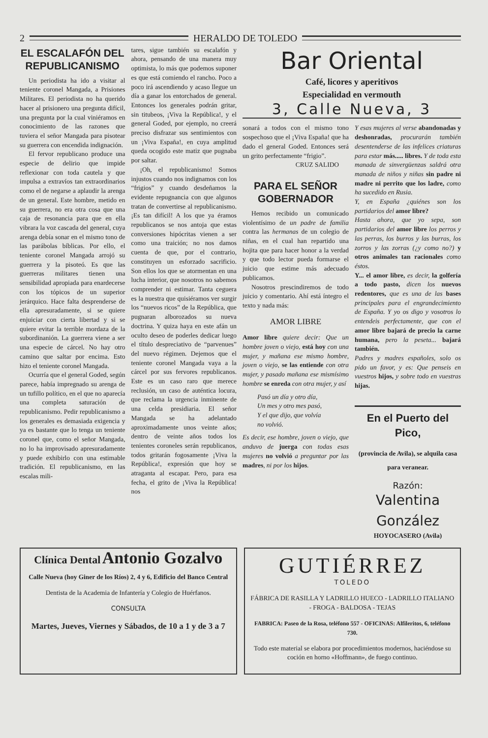2 HERALDO DE TOLEDO
EL ESCALAFÓN DEL REPUBLICANISMO
Un periodista ha ido a visitar al teniente coronel Mangada, a Prisiones Militares. El periodista no ha querido hacer al prisionero una pregunta difícil, una pregunta por la cual viniéramos en conocimiento de las razones que tuviera el señor Mangada para pisotear su guerrera con encendida indignación.
El fervor republicano produce una especie de delirio que impide reflexionar con toda cautela y que impulsa a extravíos tan extraordinarios como el de negarse a aplaudir la arenga de un general. Este hombre, metido en su guerrera, no era otra cosa que una caja de resonancia para que en ella vibrara la voz cascada del general, cuya arenga debía sonar en el mismo tono de las parábolas bíblicas. Por ello, el teniente coronel Mangada arrojó su guerrera y la pisoteó. Es que las guerreras militares tienen una sensibilidad apropiada para enardecerse con los tópicos de un superior jerárquico. Hace falta desprenderse de ella apresuradamente, si se quiere enjuiciar con cierta libertad y si se quiere evitar la terrible mordaza de la subordinanión. La guerrera viene a ser una especie de cárcel. No hay otro camino que saltar por encima. Esto hizo el teniente coronel Mangada.
Ocurría que el general Goded, según parece, había impregnado su arenga de un tufillo político, en el que no aparecía una completa saturación de republicanismo. Pedir republicanismo a los generales es demasiada exigencia y ya es bastante que lo tenga un teniente coronel que, como el señor Mangada, no lo ha improvisado apresuradamente y puede exhibirlo con una estimable tradición. El republicanismo, en las escalas mili-
tares, sigue también su escalafón y ahora, pensando de una manera muy optimista, lo más que podemos suponer es que está comiendo el rancho. Poco a poco irá ascendiendo y acaso llegue un día a ganar los entorchados de general. Entonces los generales podrán gritar, sin titubeos, ¡Viva la República!, y el general Goded, por ejemplo, no creerá preciso disfrazar sus sentimientos con un ¡Viva España!, en cuya amplitud queda ocogido este matiz que pugnaba por saltar.
¡Oh, el republicanismo! Somos injustos cuando nos indignamos con los “frigios” y cuando desdeñamos la evidente repugnancia con que algunos tratan de convertirse al republicanismo. ¡Es tan difícil! A los que ya éramos republicanos se nos antoja que estas conversiones hipócritas vienen a ser como una traición; no nos damos cuenta de que, por el contrario, constituyen un esforzado sacrificio. Son ellos los que se atormentan en una lucha interior, que nosotros no sabemos comprender ni estimar. Tanta ceguera es la nuestra que quisiéramos ver surgir los “nuevos ricos” de la República, que pugnaran alborozados su nueva doctrina. Y quiza haya en este afán un oculto deseo de poderles dedicar luego el título despreciativo de “parvenues” del nuevo régimen. Dejemos que el teniente coronel Mangada vaya a la cárcel por sus fervores republicanos. Este es un caso raro que merece reclusión, un caso de auténtica locura, que reclama la urgencia inminente de una celda presidiaria. El señor Mangada se ha adelantado aproximadamente unos veinte años; dentro de veinte años todos los tenientes coroneles serán republicanos, todos gritarán fogosamente ¡Viva la República!, expresión que hoy se atraganta al escapar. Pero, para esa fecha, el grito de ¡Viva la República! nos
Bar Oriental
Café, licores y aperitivos
Especialidad en vermouth
3, Calle Nueva, 3
sonará a todos con el mismo tono sospechoso que el ¡Viva España! que ha dado el general Goded. Entonces será un grito perfectamente “frigio”.
CRUZ SALIDO
PARA EL SEÑOR GOBERNADOR
Hemos recibido un comunicado violentísimo de un padre de familia contra las hermanas de un colegio de niñas, en el cual han repartido una hojita que para hacer honor a la verdad y que todo lector pueda formarse el juicio que estime más adecuado publicamos.
Nosotros prescindiremos de todo juicio y comentario. Ahí está íntegro el texto y nada más:
AMOR LIBRE
Amor libre quiere decir: Que un hombre joven o viejo, está hoy con una mujer, y mañana ese mismo hombre, joven o viejo, se las entiende con otra mujer, y pasado mañana ese mismísimo hombre se enreda con otra mujer, y así
Pasó un día y otro día,
Un mes y otro mes pasó,
Y el que dijo, que volvía
no volvió.
Es decir, ese hombre, joven o viejo, que anduvo de juerga con todas esas mujeres no volvió a preguntar por las madres, ni por los hijos.
Y esas mujeres al verse abandonadas y deshonradas, procurarán también desentenderse de las infelices criaturas para estar más..... libres. Y de toda esta manada de sinvergüenzas saldrá otra manada de niños y niñas sin padre ni madre ni perrito que los ladre, como ha sucedido en Rusia.
Y, en España ¿quiénes son los partidarios del amor libre?
Hasta ahora, que yo sepa, son partidarios del amor libre los perros y las perras, los burros y las burras, los zorros y las zorras (¿y como no?) y otros animales tan racionales como éstos.
Y... el amor libre, es decir, la golfería a todo pasto, dicen los nuevos redentores, que es una de las bases principales para el engrandecimiento de España. Y yo os digo y vosotros lo entendeis perfectamente, que con el amor libre bajará de precio la carne humana, pero la peseta... bajará también.
Padres y madres españoles, solo os pido un favor, y es: Que penseis en vuestros hijos, y sobre todo en vuestras hijas.
En el Puerto del Pico,
(provincia de Avila), se alquila casa para veranear.
Razón:
Valentina González
HOYOCASERO (Avila)
Clínica Dental Antonio Gozalvo
Calle Nueva (hoy Giner de los Ríos) 2, 4 y 6, Edificio del Banco Central
Dentista de la Academia de Infantería y Colegio de Huérfanos.
CONSULTA
Martes, Jueves, Viernes y Sábados, de 10 a 1 y de 3 a 7
GUTIÉRREZ
TOLEDO
FÁBRICA DE RASILLA Y LADRILLO HUECO - LADRILLO ITALIANO - FROGA - BALDOSA - TEJAS
FABRICA: Paseo de la Rosa, teléfono 557 - OFICINAS: Alfileritos, 6, teléfono 730.
Todo este material se elabora por procedimientos modernos, haciéndose su coción en horno «Hoffmann», de fuego continuo.